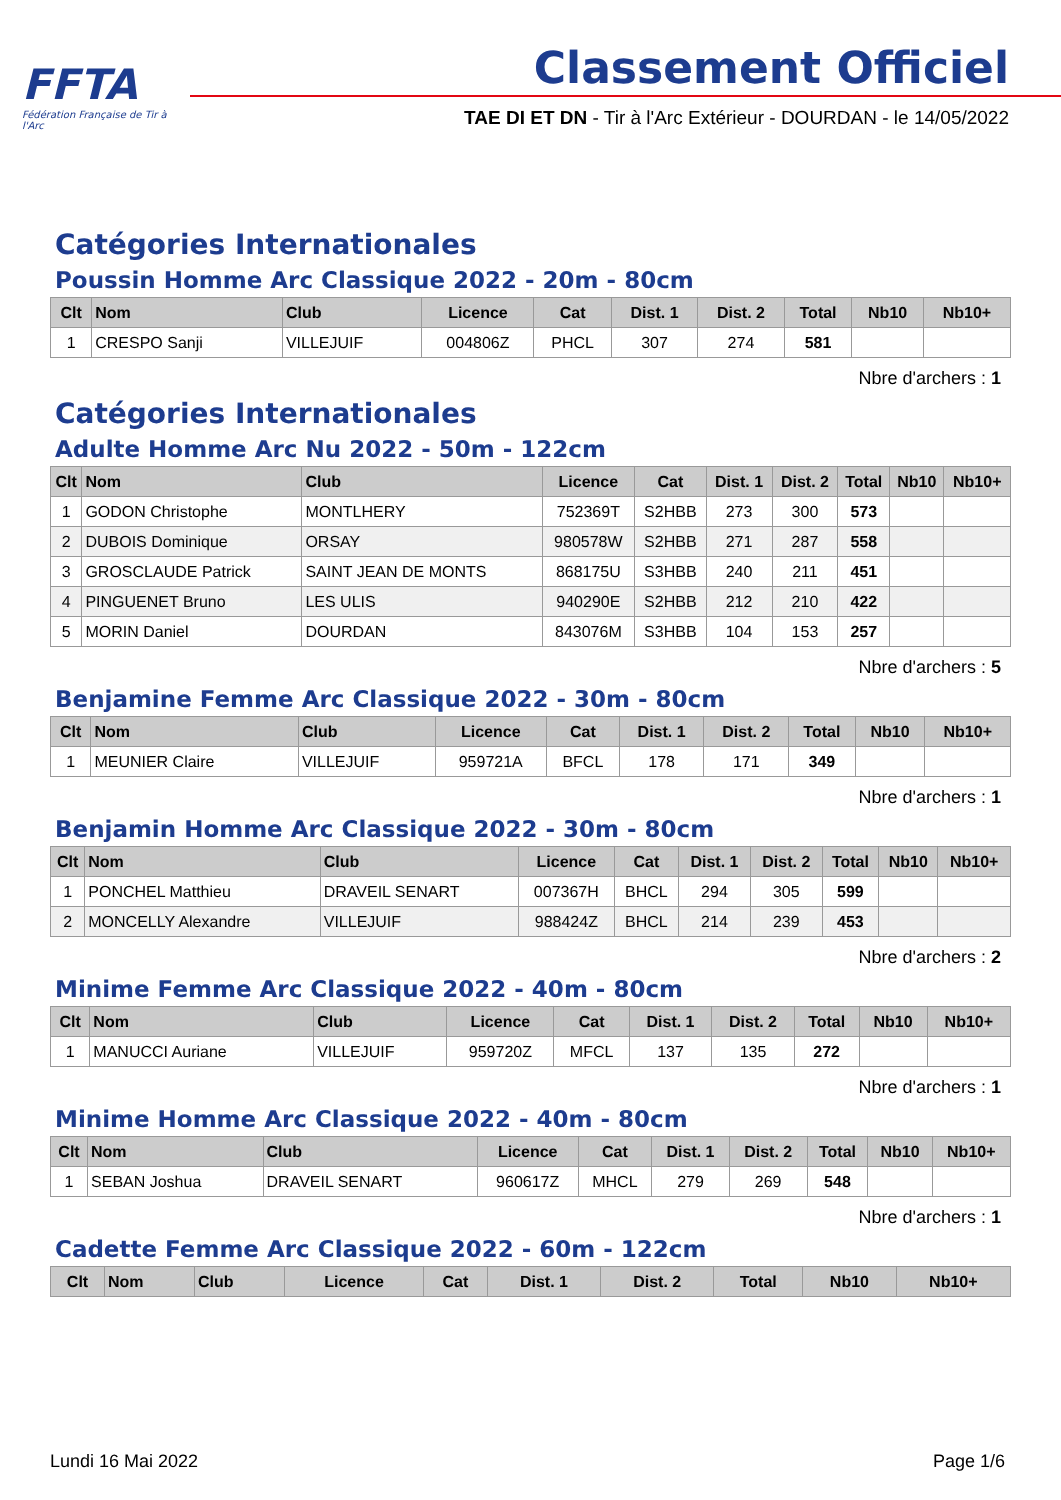FFTA
Fédération Française de Tir à l'Arc
Classement Officiel
TAE DI ET DN - Tir à l'Arc Extérieur - DOURDAN - le 14/05/2022
Catégories Internationales
Poussin Homme Arc Classique 2022 - 20m - 80cm
| Clt | Nom | Club | Licence | Cat | Dist. 1 | Dist. 2 | Total | Nb10 | Nb10+ |
| --- | --- | --- | --- | --- | --- | --- | --- | --- | --- |
| 1 | CRESPO Sanji | VILLEJUIF | 004806Z | PHCL | 307 | 274 | 581 | | |
Nbre d'archers : 1
Catégories Internationales
Adulte Homme Arc Nu 2022 - 50m - 122cm
| Clt | Nom | Club | Licence | Cat | Dist. 1 | Dist. 2 | Total | Nb10 | Nb10+ |
| --- | --- | --- | --- | --- | --- | --- | --- | --- | --- |
| 1 | GODON Christophe | MONTLHERY | 752369T | S2HBB | 273 | 300 | 573 | | |
| 2 | DUBOIS Dominique | ORSAY | 980578W | S2HBB | 271 | 287 | 558 | | |
| 3 | GROSCLAUDE Patrick | SAINT JEAN DE MONTS | 868175U | S3HBB | 240 | 211 | 451 | | |
| 4 | PINGUENET Bruno | LES ULIS | 940290E | S2HBB | 212 | 210 | 422 | | |
| 5 | MORIN Daniel | DOURDAN | 843076M | S3HBB | 104 | 153 | 257 | | |
Nbre d'archers : 5
Benjamine Femme Arc Classique 2022 - 30m - 80cm
| Clt | Nom | Club | Licence | Cat | Dist. 1 | Dist. 2 | Total | Nb10 | Nb10+ |
| --- | --- | --- | --- | --- | --- | --- | --- | --- | --- |
| 1 | MEUNIER Claire | VILLEJUIF | 959721A | BFCL | 178 | 171 | 349 | | |
Nbre d'archers : 1
Benjamin Homme Arc Classique 2022 - 30m - 80cm
| Clt | Nom | Club | Licence | Cat | Dist. 1 | Dist. 2 | Total | Nb10 | Nb10+ |
| --- | --- | --- | --- | --- | --- | --- | --- | --- | --- |
| 1 | PONCHEL Matthieu | DRAVEIL SENART | 007367H | BHCL | 294 | 305 | 599 | | |
| 2 | MONCELLY Alexandre | VILLEJUIF | 988424Z | BHCL | 214 | 239 | 453 | | |
Nbre d'archers : 2
Minime Femme Arc Classique 2022 - 40m - 80cm
| Clt | Nom | Club | Licence | Cat | Dist. 1 | Dist. 2 | Total | Nb10 | Nb10+ |
| --- | --- | --- | --- | --- | --- | --- | --- | --- | --- |
| 1 | MANUCCI Auriane | VILLEJUIF | 959720Z | MFCL | 137 | 135 | 272 | | |
Nbre d'archers : 1
Minime Homme Arc Classique 2022 - 40m - 80cm
| Clt | Nom | Club | Licence | Cat | Dist. 1 | Dist. 2 | Total | Nb10 | Nb10+ |
| --- | --- | --- | --- | --- | --- | --- | --- | --- | --- |
| 1 | SEBAN Joshua | DRAVEIL SENART | 960617Z | MHCL | 279 | 269 | 548 | | |
Nbre d'archers : 1
Cadette Femme Arc Classique 2022 - 60m - 122cm
| Clt | Nom | Club | Licence | Cat | Dist. 1 | Dist. 2 | Total | Nb10 | Nb10+ |
| --- | --- | --- | --- | --- | --- | --- | --- | --- | --- |
Lundi 16 Mai 2022 Page 1/6